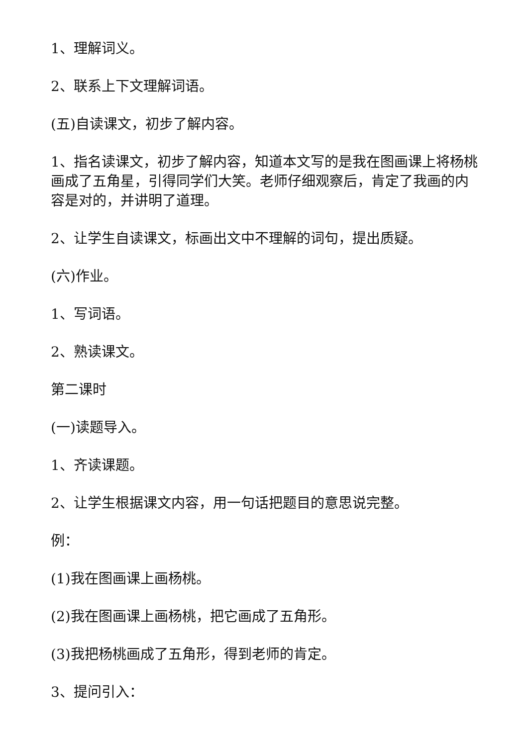1、理解词义。
2、联系上下文理解词语。
(五)自读课文，初步了解内容。
1、指名读课文，初步了解内容，知道本文写的是我在图画课上将杨桃画成了五角星，引得同学们大笑。老师仔细观察后，肯定了我画的内容是对的，并讲明了道理。
2、让学生自读课文，标画出文中不理解的词句，提出质疑。
(六)作业。
1、写词语。
2、熟读课文。
第二课时
(一)读题导入。
1、齐读课题。
2、让学生根据课文内容，用一句话把题目的意思说完整。
例：
(1)我在图画课上画杨桃。
(2)我在图画课上画杨桃，把它画成了五角形。
(3)我把杨桃画成了五角形，得到老师的肯定。
3、提问引入：